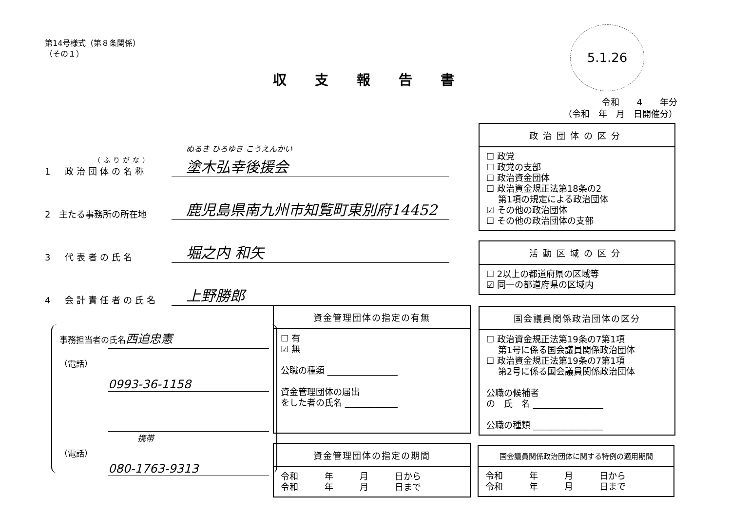第14号様式（第８条関係）
（その１）
5.1.26
収支報告書
令和　　4　　年分
（令和　年　月　日開催分）
（ふりがな）
1　政治団体の名称
ぬるき ひろゆき こうえんかい
塗木弘幸後援会
2　主たる事務所の所在地
鹿児島県南九州市知覧町東別府14452
3　代表者の氏名
堀之内 和矢
4　会計責任者の氏名
上野勝郎
政治団体の区分
☐ 政党
☐ 政党の支部
☐ 政治資金団体
☐ 政治資金規正法第18条の2
　 第1項の規定による政治団体
☑ その他の政治団体
☐ その他の政治団体の支部
活動区域の区分
☐ 2以上の都道府県の区域等
☑ 同一の都道府県の区域内
事務担当者の氏名西迫忠憲
（電話）
0993-36-1158
携帯
（電話）
080-1763-9313
資金管理団体の指定の有無
☐ 有
☑ 無
公職の種類 ________________
資金管理団体の届出
をした者の氏名 ____________
国会議員関係政治団体の区分
☐ 政治資金規正法第19条の7第1項
　 第1号に係る国会議員関係政治団体
☐ 政治資金規正法第19条の7第1項
　 第2号に係る国会議員関係政治団体
公職の候補者
の　氏　名 ________________
公職の種類 ________________
資金管理団体の指定の期間
令和　　　年　　　月　　　日から
令和　　　年　　　月　　　日まで
国会議員関係政治団体に関する特例の適用期間
令和　　　年　　　月　　　日から
令和　　　年　　　月　　　日まで